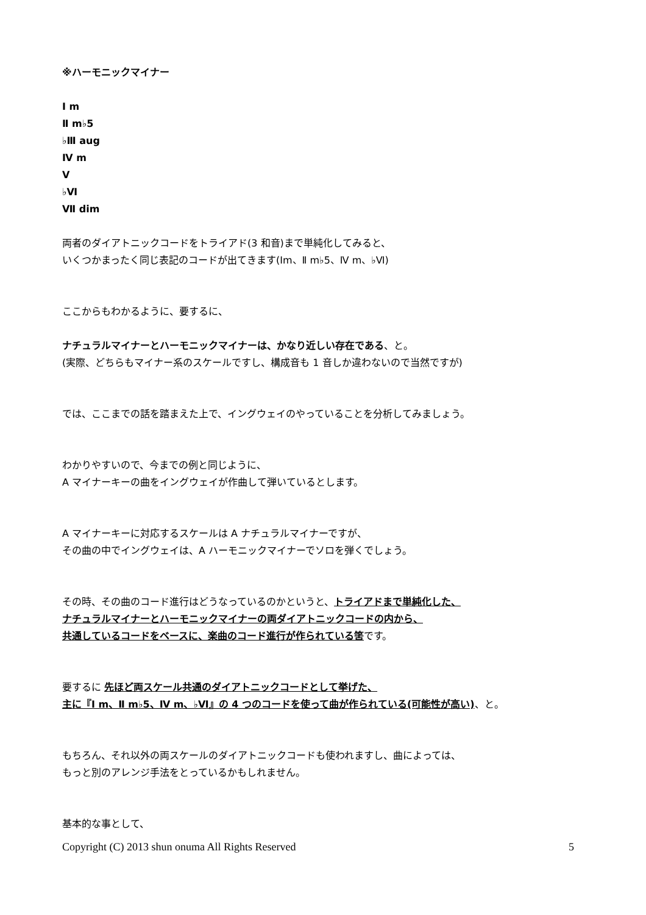※ハーモニックマイナー
Ⅰ m
Ⅱ m♭5
♭Ⅲ aug
Ⅳ m
Ⅴ
♭Ⅵ
Ⅶ dim
両者のダイアトニックコードをトライアド(3 和音)まで単純化してみると、
いくつかまったく同じ表記のコードが出てきます(Ⅰm、Ⅱ m♭5、Ⅳ m、♭Ⅵ)
ここからもわかるように、要するに、
ナチュラルマイナーとハーモニックマイナーは、かなり近しい存在である、と。
(実際、どちらもマイナー系のスケールですし、構成音も 1 音しか違わないので当然ですが)
では、ここまでの話を踏まえた上で、イングウェイのやっていることを分析してみましょう。
わかりやすいので、今までの例と同じように、
A マイナーキーの曲をイングウェイが作曲して弾いているとします。
A マイナーキーに対応するスケールは A ナチュラルマイナーですが、
その曲の中でイングウェイは、A ハーモニックマイナーでソロを弾くでしょう。
その時、その曲のコード進行はどうなっているのかというと、トライアドまで単純化した、
ナチュラルマイナーとハーモニックマイナーの両ダイアトニックコードの内から、
共通しているコードをベースに、楽曲のコード進行が作られている筈です。
要するに 先ほど両スケール共通のダイアトニックコードとして挙げた、
主に『Ⅰ m、Ⅱ m♭5、Ⅳ m、♭Ⅵ』の 4 つのコードを使って曲が作られている(可能性が高い)、と。
もちろん、それ以外の両スケールのダイアトニックコードも使われますし、曲によっては、
もっと別のアレンジ手法をとっているかもしれません。
基本的な事として、
Copyright (C) 2013 shun onuma All Rights Reserved 5